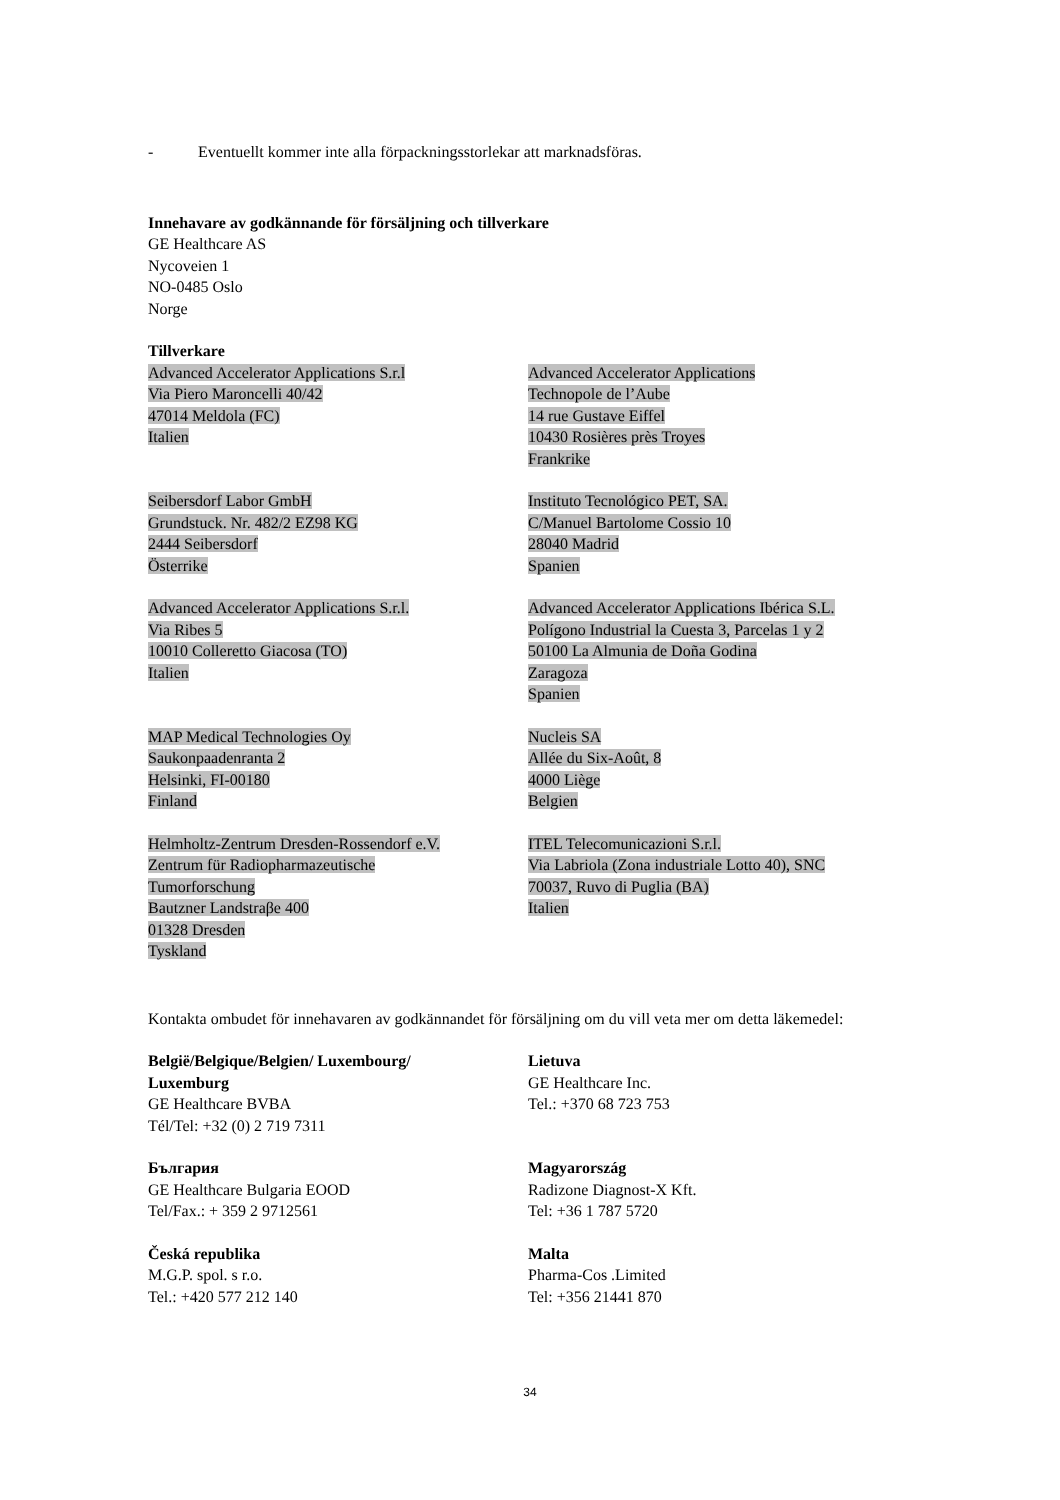- Eventuellt kommer inte alla förpackningsstorlekar att marknadsföras.
Innehavare av godkännande för försäljning och tillverkare
GE Healthcare AS
Nycoveien 1
NO-0485 Oslo
Norge
Tillverkare
Advanced Accelerator Applications S.r.l
Via Piero Maroncelli 40/42
47014 Meldola (FC)
Italien
Advanced Accelerator Applications
Technopole de l’Aube
14 rue Gustave Eiffel
10430 Rosières près Troyes
Frankrike
Seibersdorf Labor GmbH
Grundstuck. Nr. 482/2 EZ98 KG
2444 Seibersdorf
Österrike
Instituto Tecnológico PET, SA.
C/Manuel Bartolome Cossio 10
28040 Madrid
Spanien
Advanced Accelerator Applications S.r.l.
Via Ribes 5
10010 Colleretto Giacosa (TO)
Italien
Advanced Accelerator Applications Ibérica S.L.
Polígono Industrial la Cuesta 3, Parcelas 1 y 2
50100 La Almunia de Doña Godina
Zaragoza
Spanien
MAP Medical Technologies Oy
Saukonpaadenranta 2
Helsinki, FI-00180
Finland
Nucleis SA
Allée du Six-Août, 8
4000 Liège
Belgien
Helmholtz-Zentrum Dresden-Rossendorf e.V.
Zentrum für Radiopharmazeutische
Tumorforschung
Bautzner Landstraβe 400
01328 Dresden
Tyskland
ITEL Telecomunicazioni S.r.l.
Via Labriola (Zona industriale Lotto 40), SNC
70037, Ruvo di Puglia (BA)
Italien
Kontakta ombudet för innehavaren av godkännandet för försäljning om du vill veta mer om detta läkemedel:
België/Belgique/Belgien/ Luxembourg/
Luxemburg
GE Healthcare BVBA
Tél/Tel: +32 (0) 2 719 7311
Lietuva
GE Healthcare Inc.
Tel.: +370 68 723 753
България
GE Healthcare Bulgaria EOOD
Tel/Fax.: + 359 2 9712561
Magyarország
Radizone Diagnost-X Kft.
Tel: +36 1 787 5720
Česká republika
M.G.P. spol. s r.o.
Tel.: +420 577 212 140
Malta
Pharma-Cos .Limited
Tel: +356 21441 870
34